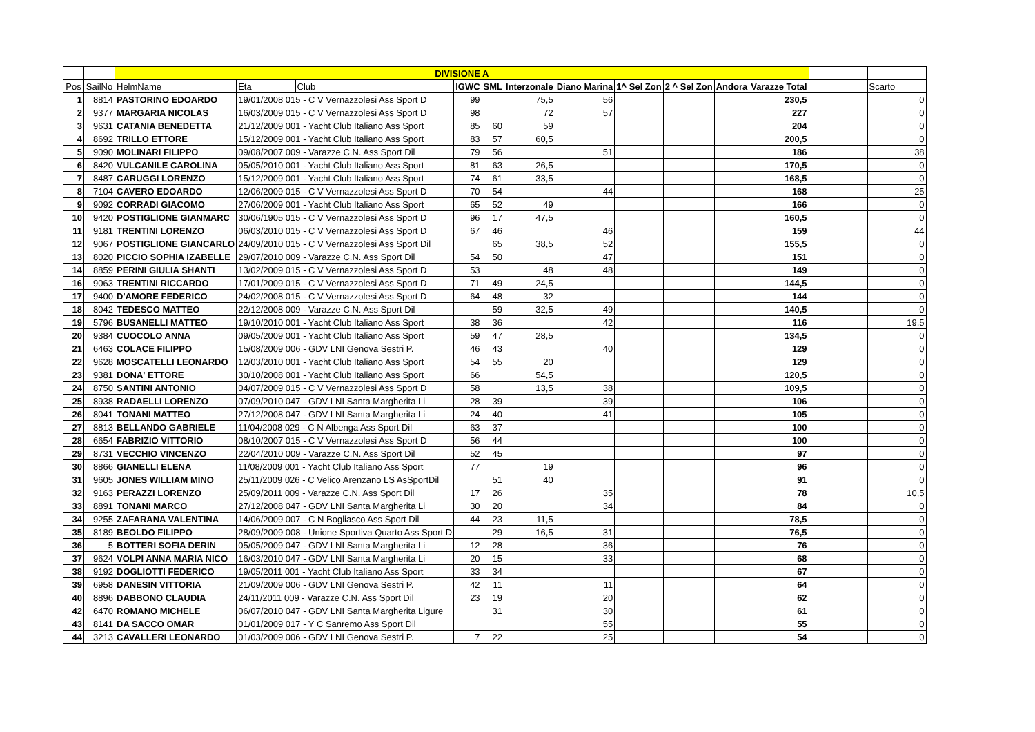| | | DIVISIONE A | | | | | | | | | | | | |
| Pos | SailNo | HelmName | Eta | Club | IGWC | SML | Interzonale | Diano Marina | 1^ Sel Zon | 2 ^ Sel Zon | Andora | Varazze Total | | Scarto |
| 1 | 8814 | PASTORINO EDOARDO | 19/01/2008 015 - C V Vernazzolesi Ass Sport D | | 99 | | 75,5 | 56 | | | | 230,5 | | 0 |
| 2 | 9377 | MARGARIA NICOLAS | 16/03/2009 015 - C V Vernazzolesi Ass Sport D | | 98 | | 72 | 57 | | | | 227 | | 0 |
| 3 | 9631 | CATANIA BENEDETTA | 21/12/2009 001 - Yacht Club Italiano Ass Sport | | 85 | 60 | 59 | | | | | 204 | | 0 |
| 4 | 8692 | TRILLO ETTORE | 15/12/2009 001 - Yacht Club Italiano Ass Sport | | 83 | 57 | 60,5 | | | | | 200,5 | | 0 |
| 5 | 9090 | MOLINARI FILIPPO | 09/08/2007 009 - Varazze C.N. Ass Sport Dil | | 79 | 56 | | 51 | | | | 186 | | 38 |
| 6 | 8420 | VULCANILE CAROLINA | 05/05/2010 001 - Yacht Club Italiano Ass Sport | | 81 | 63 | 26,5 | | | | | 170,5 | | 0 |
| 7 | 8487 | CARUGGI LORENZO | 15/12/2009 001 - Yacht Club Italiano Ass Sport | | 74 | 61 | 33,5 | | | | | 168,5 | | 0 |
| 8 | 7104 | CAVERO EDOARDO | 12/06/2009 015 - C V Vernazzolesi Ass Sport D | | 70 | 54 | | 44 | | | | 168 | | 25 |
| 9 | 9092 | CORRADI GIACOMO | 27/06/2009 001 - Yacht Club Italiano Ass Sport | | 65 | 52 | 49 | | | | | 166 | | 0 |
| 10 | 9420 | POSTIGLIONE GIANMARC | 30/06/1905 015 - C V Vernazzolesi Ass Sport D | | 96 | 17 | 47,5 | | | | | 160,5 | | 0 |
| 11 | 9181 | TRENTINI LORENZO | 06/03/2010 015 - C V Vernazzolesi Ass Sport D | | 67 | 46 | | 46 | | | | 159 | | 44 |
| 12 | 9067 | POSTIGLIONE GIANCARLO | 24/09/2010 015 - C V Vernazzolesi Ass Sport Dil | | | 65 | 38,5 | 52 | | | | 155,5 | | 0 |
| 13 | 8020 | PICCIO SOPHIA IZABELLE | 29/07/2010 009 - Varazze C.N. Ass Sport Dil | | 54 | 50 | | 47 | | | | 151 | | 0 |
| 14 | 8859 | PERINI GIULIA SHANTI | 13/02/2009 015 - C V Vernazzolesi Ass Sport D | | 53 | | 48 | 48 | | | | 149 | | 0 |
| 16 | 9063 | TRENTINI RICCARDO | 17/01/2009 015 - C V Vernazzolesi Ass Sport D | | 71 | 49 | 24,5 | | | | | 144,5 | | 0 |
| 17 | 9400 | D'AMORE FEDERICO | 24/02/2008 015 - C V Vernazzolesi Ass Sport D | | 64 | 48 | 32 | | | | | 144 | | 0 |
| 18 | 8042 | TEDESCO MATTEO | 22/12/2008 009 - Varazze C.N. Ass Sport Dil | | | 59 | 32,5 | 49 | | | | 140,5 | | 0 |
| 19 | 5796 | BUSANELLI MATTEO | 19/10/2010 001 - Yacht Club Italiano Ass Sport | | 38 | 36 | | 42 | | | | 116 | | 19,5 |
| 20 | 9384 | CUOCOLO ANNA | 09/05/2009 001 - Yacht Club Italiano Ass Sport | | 59 | 47 | 28,5 | | | | | 134,5 | | 0 |
| 21 | 6463 | COLACE FILIPPO | 15/08/2009 006 - GDV LNI Genova Sestri P. | | 46 | 43 | | 40 | | | | 129 | | 0 |
| 22 | 9628 | MOSCATELLI LEONARDO | 12/03/2010 001 - Yacht Club Italiano Ass Sport | | 54 | 55 | 20 | | | | | 129 | | 0 |
| 23 | 9381 | DONA' ETTORE | 30/10/2008 001 - Yacht Club Italiano Ass Sport | | 66 | | 54,5 | | | | | 120,5 | | 0 |
| 24 | 8750 | SANTINI ANTONIO | 04/07/2009 015 - C V Vernazzolesi Ass Sport D | | 58 | | 13,5 | 38 | | | | 109,5 | | 0 |
| 25 | 8938 | RADAELLI LORENZO | 07/09/2010 047 - GDV LNI Santa Margherita Li | | 28 | 39 | | 39 | | | | 106 | | 0 |
| 26 | 8041 | TONANI MATTEO | 27/12/2008 047 - GDV LNI Santa Margherita Li | | 24 | 40 | | 41 | | | | 105 | | 0 |
| 27 | 8813 | BELLANDO GABRIELE | 11/04/2008 029 - C N Albenga Ass Sport Dil | | 63 | 37 | | | | | | 100 | | 0 |
| 28 | 6654 | FABRIZIO VITTORIO | 08/10/2007 015 - C V Vernazzolesi Ass Sport D | | 56 | 44 | | | | | | 100 | | 0 |
| 29 | 8731 | VECCHIO VINCENZO | 22/04/2010 009 - Varazze C.N. Ass Sport Dil | | 52 | 45 | | | | | | 97 | | 0 |
| 30 | 8866 | GIANELLI ELENA | 11/08/2009 001 - Yacht Club Italiano Ass Sport | | 77 | | 19 | | | | | 96 | | 0 |
| 31 | 9605 | JONES WILLIAM MINO | 25/11/2009 026 - C Velico Arenzano LS AsSportDil | | | 51 | 40 | | | | | 91 | | 0 |
| 32 | 9163 | PERAZZI LORENZO | 25/09/2011 009 - Varazze C.N. Ass Sport Dil | | 17 | 26 | | 35 | | | | 78 | | 10,5 |
| 33 | 8891 | TONANI MARCO | 27/12/2008 047 - GDV LNI Santa Margherita Li | | 30 | 20 | | 34 | | | | 84 | | 0 |
| 34 | 9255 | ZAFARANA VALENTINA | 14/06/2009 007 - C N Bogliasco Ass Sport Dil | | 44 | 23 | 11,5 | | | | | 78,5 | | 0 |
| 35 | 8189 | BEOLDO FILIPPO | 28/09/2009 008 - Unione Sportiva Quarto Ass Sport D | | | 29 | 16,5 | 31 | | | | 76,5 | | 0 |
| 36 | 5 | BOTTERI SOFIA DERIN | 05/05/2009 047 - GDV LNI Santa Margherita Li | | 12 | 28 | | 36 | | | | 76 | | 0 |
| 37 | 9624 | VOLPI ANNA MARIA NICO | 16/03/2010 047 - GDV LNI Santa Margherita Li | | 20 | 15 | | 33 | | | | 68 | | 0 |
| 38 | 9192 | DOGLIOTTI FEDERICO | 19/05/2011 001 - Yacht Club Italiano Ass Sport | | 33 | 34 | | | | | | 67 | | 0 |
| 39 | 6958 | DANESIN VITTORIA | 21/09/2009 006 - GDV LNI Genova Sestri P. | | 42 | 11 | | 11 | | | | 64 | | 0 |
| 40 | 8896 | DABBONO CLAUDIA | 24/11/2011 009 - Varazze C.N. Ass Sport Dil | | 23 | 19 | | 20 | | | | 62 | | 0 |
| 42 | 6470 | ROMANO MICHELE | 06/07/2010 047 - GDV LNI Santa Margherita Ligure | | | 31 | | 30 | | | | 61 | | 0 |
| 43 | 8141 | DA SACCO OMAR | 01/01/2009 017 - Y C Sanremo Ass Sport Dil | | | | | 55 | | | | 55 | | 0 |
| 44 | 3213 | CAVALLERI LEONARDO | 01/03/2009 006 - GDV LNI Genova Sestri P. | | 7 | 22 | | 25 | | | | 54 | | 0 |